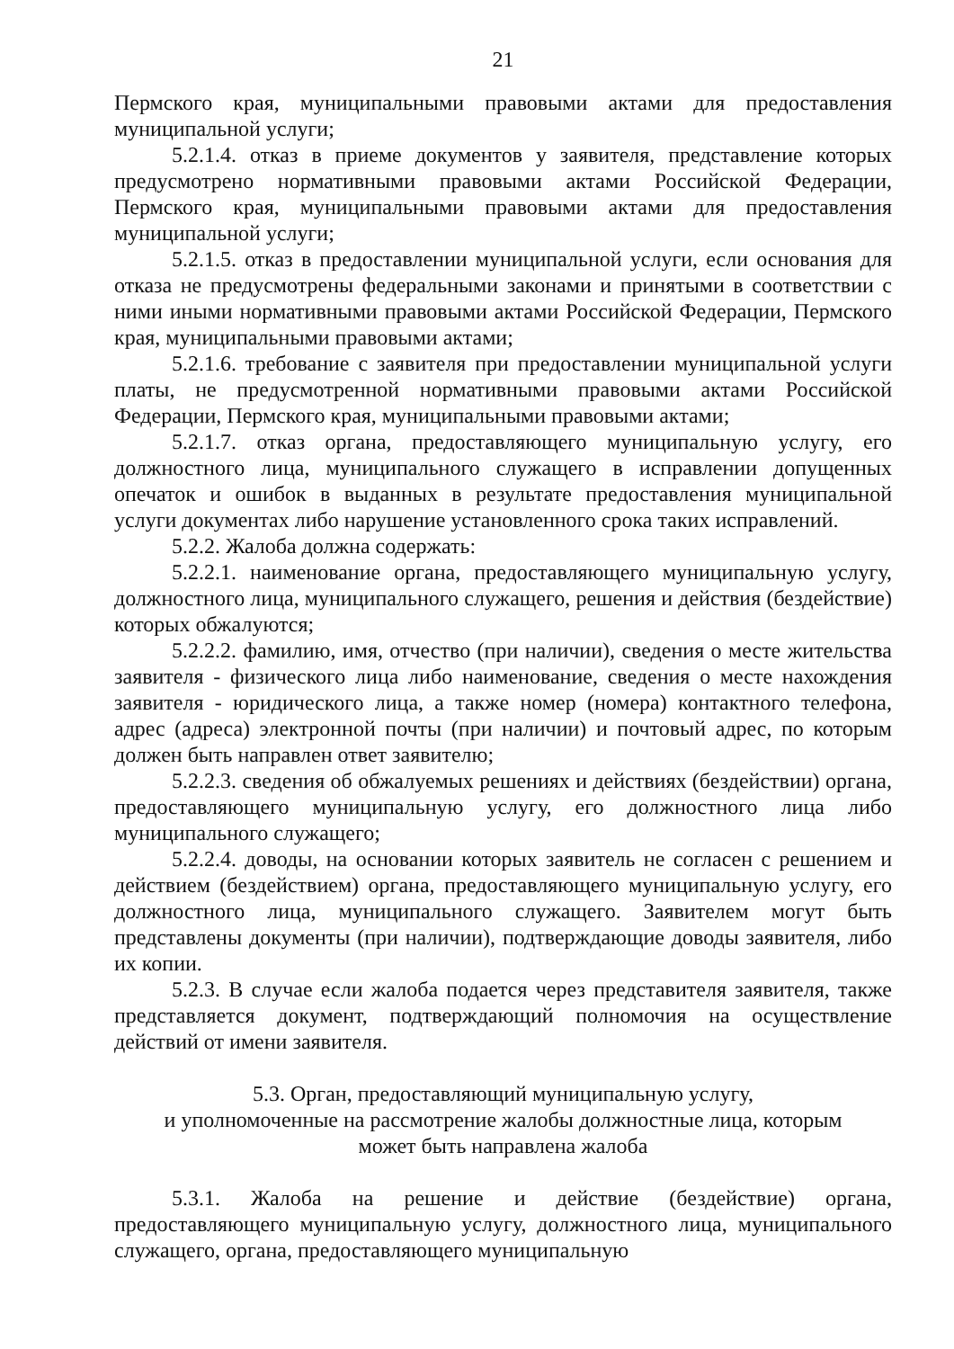21
Пермского края, муниципальными правовыми актами для предоставления муниципальной услуги;
5.2.1.4. отказ в приеме документов у заявителя, представление которых предусмотрено нормативными правовыми актами Российской Федерации, Пермского края, муниципальными правовыми актами для предоставления муниципальной услуги;
5.2.1.5. отказ в предоставлении муниципальной услуги, если основания для отказа не предусмотрены федеральными законами и принятыми в соответствии с ними иными нормативными правовыми актами Российской Федерации, Пермского края, муниципальными правовыми актами;
5.2.1.6. требование с заявителя при предоставлении муниципальной услуги платы, не предусмотренной нормативными правовыми актами Российской Федерации, Пермского края, муниципальными правовыми актами;
5.2.1.7. отказ органа, предоставляющего муниципальную услугу, его должностного лица, муниципального служащего в исправлении допущенных опечаток и ошибок в выданных в результате предоставления муниципальной услуги документах либо нарушение установленного срока таких исправлений.
5.2.2. Жалоба должна содержать:
5.2.2.1. наименование органа, предоставляющего муниципальную услугу, должностного лица, муниципального служащего, решения и действия (бездействие) которых обжалуются;
5.2.2.2. фамилию, имя, отчество (при наличии), сведения о месте жительства заявителя - физического лица либо наименование, сведения о месте нахождения заявителя - юридического лица, а также номер (номера) контактного телефона, адрес (адреса) электронной почты (при наличии) и почтовый адрес, по которым должен быть направлен ответ заявителю;
5.2.2.3. сведения об обжалуемых решениях и действиях (бездействии) органа, предоставляющего муниципальную услугу, его должностного лица либо муниципального служащего;
5.2.2.4. доводы, на основании которых заявитель не согласен с решением и действием (бездействием) органа, предоставляющего муниципальную услугу, его должностного лица, муниципального служащего. Заявителем могут быть представлены документы (при наличии), подтверждающие доводы заявителя, либо их копии.
5.2.3. В случае если жалоба подается через представителя заявителя, также представляется документ, подтверждающий полномочия на осуществление действий от имени заявителя.
5.3. Орган, предоставляющий муниципальную услугу,
и уполномоченные на рассмотрение жалобы должностные лица, которым
может быть направлена жалоба
5.3.1. Жалоба на решение и действие (бездействие) органа, предоставляющего муниципальную услугу, должностного лица, муниципального служащего, органа, предоставляющего муниципальную